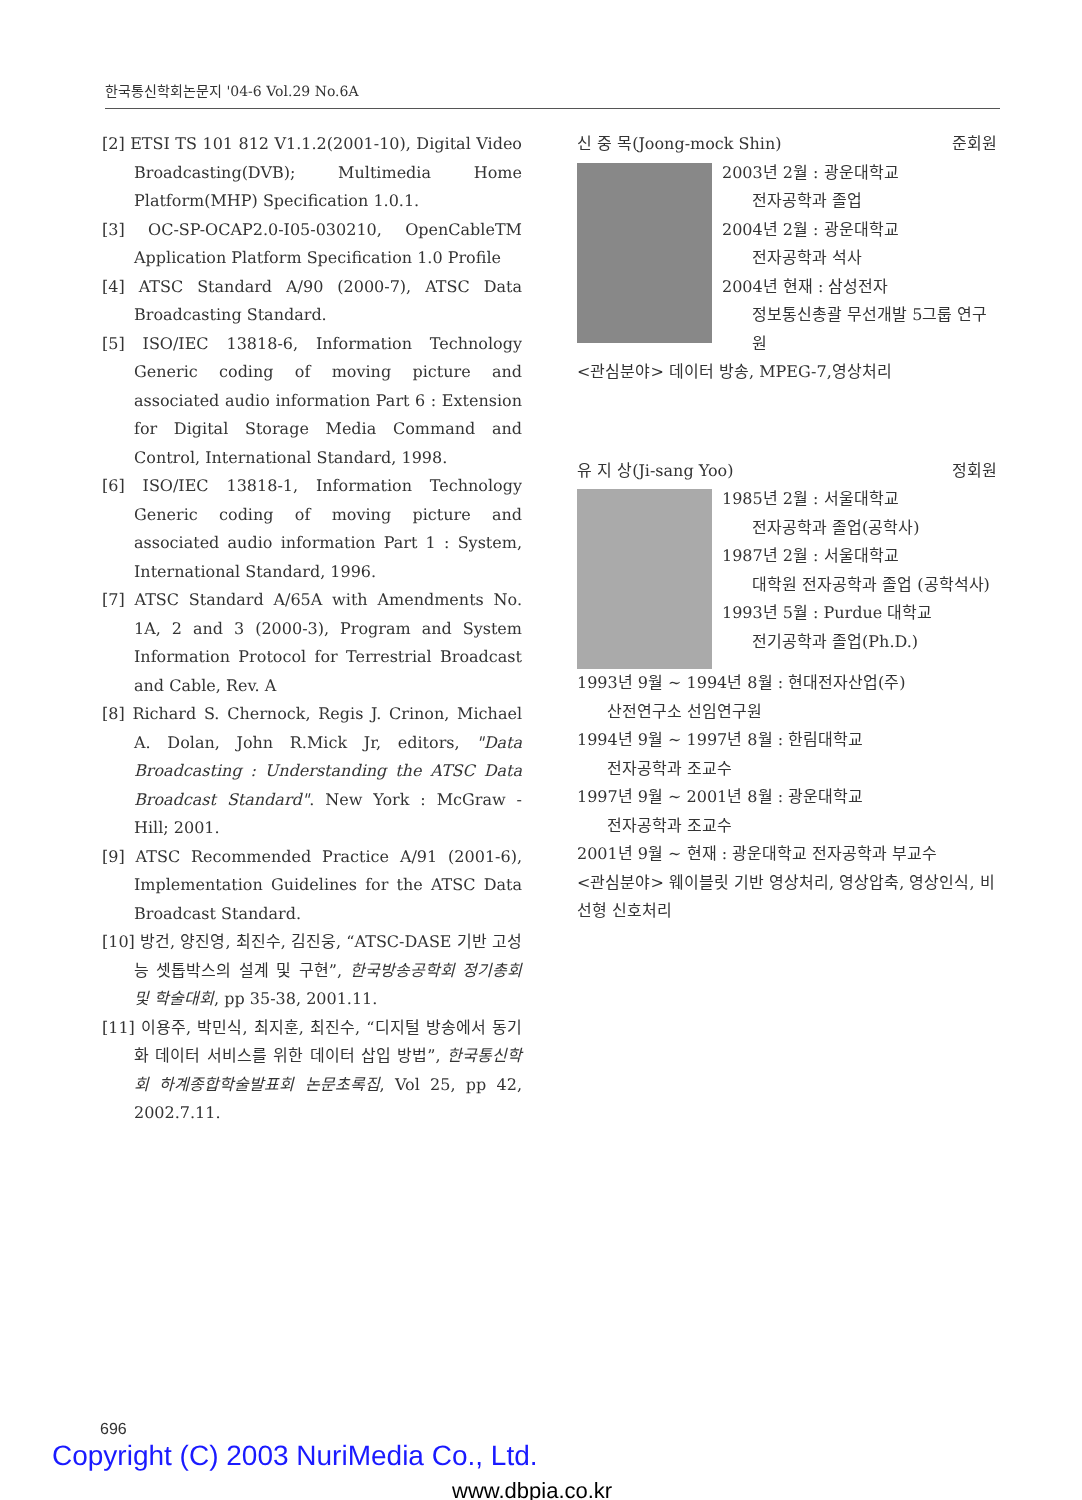한국통신학회논문지 '04-6 Vol.29 No.6A
[2] ETSI TS 101 812 V1.1.2(2001-10), Digital Video Broadcasting(DVB); Multimedia Home Platform(MHP) Specification 1.0.1.
[3] OC-SP-OCAP2.0-I05-030210, OpenCableTM Application Platform Specification 1.0 Profile
[4] ATSC Standard A/90 (2000-7), ATSC Data Broadcasting Standard.
[5] ISO/IEC 13818-6, Information Technology Generic coding of moving picture and associated audio information Part 6 : Extension for Digital Storage Media Command and Control, International Standard, 1998.
[6] ISO/IEC 13818-1, Information Technology Generic coding of moving picture and associated audio information Part 1 : System, International Standard, 1996.
[7] ATSC Standard A/65A with Amendments No. 1A, 2 and 3 (2000-3), Program and System Information Protocol for Terrestrial Broadcast and Cable, Rev. A
[8] Richard S. Chernock, Regis J. Crinon, Michael A. Dolan, John R.Mick Jr, editors, "Data Broadcasting : Understanding the ATSC Data Broadcast Standard". New York : McGraw - Hill; 2001.
[9] ATSC Recommended Practice A/91 (2001-6), Implementation Guidelines for the ATSC Data Broadcast Standard.
[10] 방건, 양진영, 최진수, 김진웅, “ATSC-DASE 기반 고성능 셋톱박스의 설계 및 구현”, 한국방송공학회 정기총회 및 학술대회, pp 35-38, 2001.11.
[11] 이용주, 박민식, 최지훈, 최진수, “디지털 방송에서 동기화 데이터 서비스를 위한 데이터 삽입 방법”, 한국통신학회 하계종합학술발표회 논문초록집, Vol 25, pp 42, 2002.7.11.
신 중 목(Joong-mock Shin) 준회원
2003년 2월 : 광운대학교
전자공학과 졸업
2004년 2월 : 광운대학교
전자공학과 석사
2004년 현재 : 삼성전자
정보통신총괄 무선개발 5그룹 연구원
<관심분야> 데이터 방송, MPEG-7,영상처리
유 지 상(Ji-sang Yoo) 정회원
1985년 2월 : 서울대학교
전자공학과 졸업(공학사)
1987년 2월 : 서울대학교
대학원 전자공학과 졸업 (공학석사)
1993년 5월 : Purdue 대학교
전기공학과 졸업(Ph.D.)
1993년 9월 ~ 1994년 8월 : 현대전자산업(주)
산전연구소 선임연구원
1994년 9월 ~ 1997년 8월 : 한림대학교
전자공학과 조교수
1997년 9월 ~ 2001년 8월 : 광운대학교
전자공학과 조교수
2001년 9월 ~ 현재 : 광운대학교 전자공학과 부교수
<관심분야> 웨이블릿 기반 영상처리, 영상압축, 영상인식, 비선형 신호처리
696
Copyright (C) 2003 NuriMedia Co., Ltd.
www.dbpia.co.kr